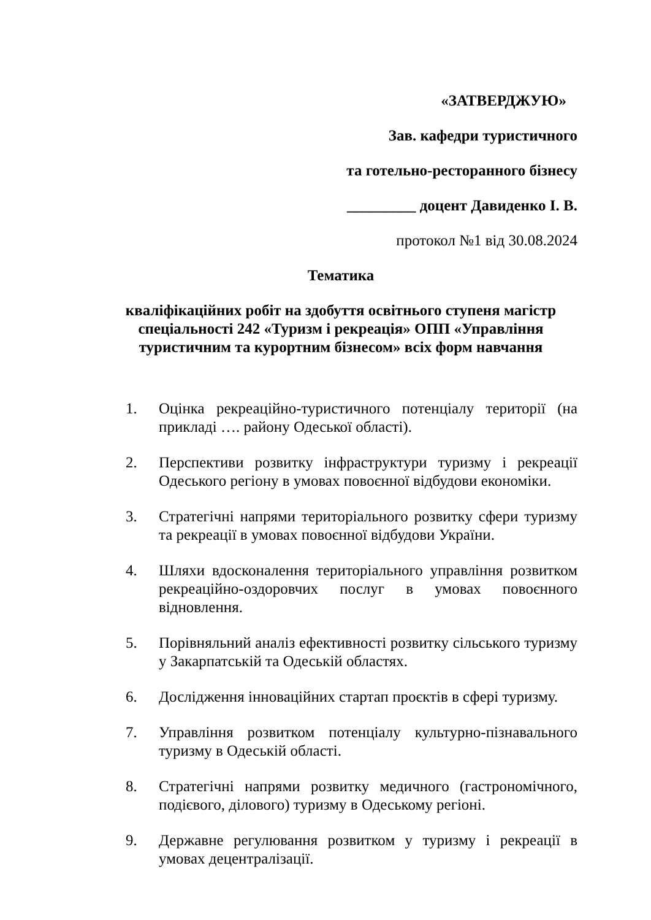«ЗАТВЕРДЖУЮ»
Зав. кафедри туристичного
та готельно-ресторанного бізнесу
_________ доцент Давиденко І. В.
протокол №1 від 30.08.2024
Тематика
кваліфікаційних робіт на здобуття освітнього ступеня магістр спеціальності 242 «Туризм і рекреація» ОПП «Управління туристичним та курортним бізнесом» всіх форм навчання
1. Оцінка рекреаційно-туристичного потенціалу території (на прикладі …. району Одеської області).
2. Перспективи розвитку інфраструктури туризму і рекреації Одеського регіону в умовах повоєнної відбудови економіки.
3. Стратегічні напрями територіального розвитку сфери туризму та рекреації в умовах повоєнної відбудови України.
4. Шляхи вдосконалення територіального управління розвитком рекреаційно-оздоровчих послуг в умовах повоєнного відновлення.
5. Порівняльний аналіз ефективності розвитку сільського туризму у Закарпатській та Одеській областях.
6. Дослідження інноваційних стартап проєктів в сфері туризму.
7. Управління розвитком потенціалу культурно-пізнавального туризму в Одеській області.
8. Стратегічні напрями розвитку медичного (гастрономічного, подієвого, ділового) туризму в Одеському регіоні.
9. Державне регулювання розвитком у туризму і рекреації в умовах децентралізації.